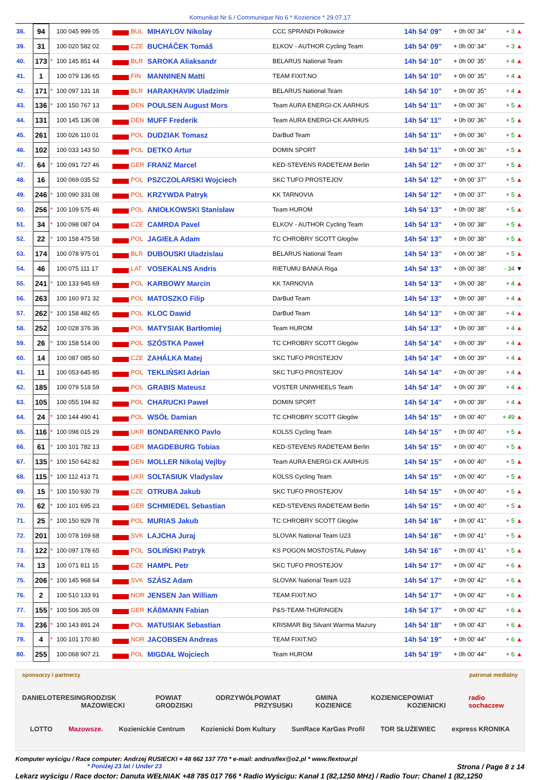Komunikat Nr 6 / Communique No 6 * Kozienice * 29.07.17
| 38. | 94 | | 100 045 999 05 | | BUL | MIHAYLOV Nikolay | CCC SPRANDI Polkowice | 14h 54' 09'' | + 0h 00' 34'' | + 3 ▲ |
| 39. | 31 | | 100 020 582 02 | | CZE | BUCHÁČEK Tomáš | ELKOV - AUTHOR Cycling Team | 14h 54' 09'' | + 0h 00' 34'' | + 3 ▲ |
| 40. | 173 | * | 100 145 851 44 | | BLR | SAROKA Aliaksandr | BELARUS National Team | 14h 54' 10'' | + 0h 00' 35'' | + 4 ▲ |
| 41. | 1 | | 100 079 136 65 | | FIN | MANNINEN Matti | TEAM FIXIT.NO | 14h 54' 10'' | + 0h 00' 35'' | + 4 ▲ |
| 42. | 171 | * | 100 097 131 18 | | BLR | HARAKHAVIK Uladzimir | BELARUS National Team | 14h 54' 10'' | + 0h 00' 35'' | + 4 ▲ |
| 43. | 136 | * | 100 150 767 13 | | DEN | POULSEN August Mors | Team AURA ENERGI-CK AARHUS | 14h 54' 11'' | + 0h 00' 36'' | + 5 ▲ |
| 44. | 131 | | 100 145 136 08 | | DEN | MUFF Frederik | Team AURA ENERGI-CK AARHUS | 14h 54' 11'' | + 0h 00' 36'' | + 5 ▲ |
| 45. | 261 | | 100 026 110 01 | | POL | DUDZIAK Tomasz | DarBud Team | 14h 54' 11'' | + 0h 00' 36'' | + 5 ▲ |
| 46. | 102 | | 100 033 143 50 | | POL | DETKO Artur | DOMIN SPORT | 14h 54' 11'' | + 0h 00' 36'' | + 5 ▲ |
| 47. | 64 | * | 100 091 727 46 | | GER | FRANZ Marcel | KED-STEVENS RADETEAM Berlin | 14h 54' 12'' | + 0h 00' 37'' | + 5 ▲ |
| 48. | 16 | | 100 069 035 52 | | POL | PSZCZOLARSKI Wojciech | SKC TUFO PROSTEJOV | 14h 54' 12'' | + 0h 00' 37'' | + 5 ▲ |
| 49. | 246 | * | 100 090 331 08 | | POL | KRZYWDA Patryk | KK TARNOVIA | 14h 54' 12'' | + 0h 00' 37'' | + 5 ▲ |
| 50. | 256 | * | 100 109 575 46 | | POL | ANIOŁKOWSKI Stanisław | Team HUROM | 14h 54' 13'' | + 0h 00' 38'' | + 5 ▲ |
| 51. | 34 | * | 100 098 087 04 | | CZE | CAMRDA Pavel | ELKOV - AUTHOR Cycling Team | 14h 54' 13'' | + 0h 00' 38'' | + 5 ▲ |
| 52. | 22 | * | 100 158 475 58 | | POL | JAGIEŁA Adam | TC CHROBRY SCOTT Głogów | 14h 54' 13'' | + 0h 00' 38'' | + 5 ▲ |
| 53. | 174 | | 100 078 975 01 | | BLR | DUBOUSKI Uladzislau | BELARUS National Team | 14h 54' 13'' | + 0h 00' 38'' | + 5 ▲ |
| 54. | 46 | | 100 075 111 17 | | LAT | VOSEKALNS Andris | RIETUMU BANKA Riga | 14h 54' 13'' | + 0h 00' 38'' | - 34 ▼ |
| 55. | 241 | * | 100 133 945 69 | | POL | KARBOWY Marcin | KK TARNOVIA | 14h 54' 13'' | + 0h 00' 38'' | + 4 ▲ |
| 56. | 263 | | 100 160 971 32 | | POL | MATOSZKO Filip | DarBud Team | 14h 54' 13'' | + 0h 00' 38'' | + 4 ▲ |
| 57. | 262 | * | 100 158 482 65 | | POL | KLOC Dawid | DarBud Team | 14h 54' 13'' | + 0h 00' 38'' | + 4 ▲ |
| 58. | 252 | | 100 028 376 36 | | POL | MATYSIAK Bartłomiej | Team HUROM | 14h 54' 13'' | + 0h 00' 38'' | + 4 ▲ |
| 59. | 26 | * | 100 158 514 00 | | POL | SZÓSTKA Paweł | TC CHROBRY SCOTT Głogów | 14h 54' 14'' | + 0h 00' 39'' | + 4 ▲ |
| 60. | 14 | | 100 087 085 60 | | CZE | ZAHÁLKA Matej | SKC TUFO PROSTEJOV | 14h 54' 14'' | + 0h 00' 39'' | + 4 ▲ |
| 61. | 11 | | 100 053 645 85 | | POL | TEKLIŃSKI Adrian | SKC TUFO PROSTEJOV | 14h 54' 14'' | + 0h 00' 39'' | + 4 ▲ |
| 62. | 185 | | 100 079 518 59 | | POL | GRABIS Mateusz | VOSTER UNIWHEELS Team | 14h 54' 14'' | + 0h 00' 39'' | + 4 ▲ |
| 63. | 105 | | 100 055 194 82 | | POL | CHARUCKI Paweł | DOMIN SPORT | 14h 54' 14'' | + 0h 00' 39'' | + 4 ▲ |
| 64. | 24 | * | 100 144 490 41 | | POL | WSÓŁ Damian | TC CHROBRY SCOTT Głogów | 14h 54' 15'' | + 0h 00' 40'' | + 49 ▲ |
| 65. | 116 | * | 100 098 015 29 | | UKR | BONDARENKO Pavlo | KOLSS Cycling Team | 14h 54' 15'' | + 0h 00' 40'' | + 5 ▲ |
| 66. | 61 | * | 100 101 782 13 | | GER | MAGDEBURG Tobias | KED-STEVENS RADETEAM Berlin | 14h 54' 15'' | + 0h 00' 40'' | + 5 ▲ |
| 67. | 135 | * | 100 150 642 82 | | DEN | MOLLER Nikolaj Vejlby | Team AURA ENERGI-CK AARHUS | 14h 54' 15'' | + 0h 00' 40'' | + 5 ▲ |
| 68. | 115 | * | 100 112 413 71 | | UKR | SOLTASIUK Vladyslav | KOLSS Cycling Team | 14h 54' 15'' | + 0h 00' 40'' | + 5 ▲ |
| 69. | 15 | * | 100 150 930 79 | | CZE | OTRUBA Jakub | SKC TUFO PROSTEJOV | 14h 54' 15'' | + 0h 00' 40'' | + 5 ▲ |
| 70. | 62 | * | 100 101 695 23 | | GER | SCHMIEDEL Sebastian | KED-STEVENS RADETEAM Berlin | 14h 54' 15'' | + 0h 00' 40'' | + 5 ▲ |
| 71. | 25 | * | 100 150 929 78 | | POL | MURIAS Jakub | TC CHROBRY SCOTT Głogów | 14h 54' 16'' | + 0h 00' 41'' | + 5 ▲ |
| 72. | 201 | | 100 078 169 68 | | SVK | LAJCHA Juraj | SLOVAK National Team U23 | 14h 54' 16'' | + 0h 00' 41'' | + 5 ▲ |
| 73. | 122 | * | 100 097 178 65 | | POL | SOLIŃSKI Patryk | KS POGON MOSTOSTAL Puławy | 14h 54' 16'' | + 0h 00' 41'' | + 5 ▲ |
| 74. | 13 | | 100 071 811 15 | | CZE | HAMPL Petr | SKC TUFO PROSTEJOV | 14h 54' 17'' | + 0h 00' 42'' | + 6 ▲ |
| 75. | 206 | * | 100 145 968 64 | | SVK | SZÁSZ Adam | SLOVAK National Team U23 | 14h 54' 17'' | + 0h 00' 42'' | + 6 ▲ |
| 76. | 2 | | 100 510 133 91 | | NOR | JENSEN Jan William | TEAM FIXIT.NO | 14h 54' 17'' | + 0h 00' 42'' | + 6 ▲ |
| 77. | 155 | * | 100 506 365 09 | | GER | KÄßMANN Fabian | P&S-TEAM-THÜRINGEN | 14h 54' 17'' | + 0h 00' 42'' | + 6 ▲ |
| 78. | 236 | * | 100 143 891 24 | | POL | MATUSIAK Sebastian | KRISMAR Big Silvant Warmia Mazury | 14h 54' 18'' | + 0h 00' 43'' | + 6 ▲ |
| 79. | 4 | * | 100 101 170 80 | | NOR | JACOBSEN Andreas | TEAM FIXIT.NO | 14h 54' 19'' | + 0h 00' 44'' | + 6 ▲ |
| 80. | 255 | | 100 068 907 21 | | POL | MIGDAŁ Wojciech | Team HUROM | 14h 54' 19'' | + 0h 00' 44'' | + 6 ▲ |
sponsorzy i partnerzy patronat medialny
DANIELO TERESIN GRODZISK MAZOWIECKI POWIAT GRODZISKI ODRZYWÓŁ POWIAT PRZYSUSKI GMINA KOZIENICE KOZIENICE POWIAT KOZIENICKI radio sochaczew
LOTTO Mazowsze. Kozienickie Centrum Kozienicki Dom Kultury SunRace KarGas Profil TOR SŁUŻEWIEC express KRONIKA
Komputer wyścigu / Race computer: Andrzej RUSIECKI + 48 662 137 770 * e-mail: andrusflex@o2.pl * www.flextour.pl
* Poniżej 23 lat / Under 23 Strona / Page 8 z 14
Lekarz wyścigu / Race doctor: Danuta WEŁNIAK +48 785 017 766 * Radio Wyścigu: Kanał 1 (82,1250 MHz) / Radio Tour: Chanel 1 (82,1250